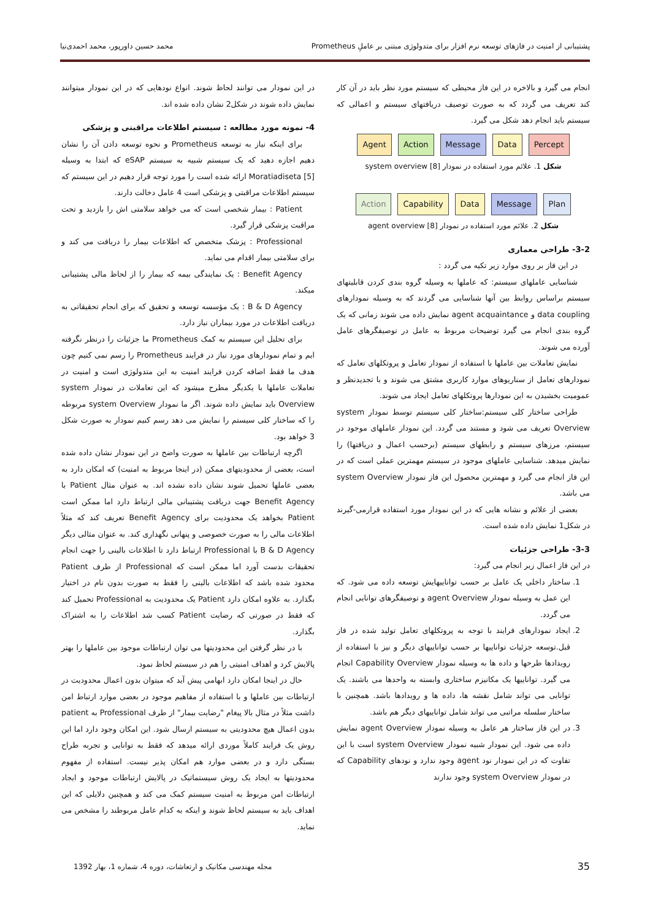پشتیبانی از امنیت در فازهای توسعه نرم افزار برای متدولوژی مبتنی بر عاملِ Prometheus
محمد حسین داورپور، محمد احمدی‌نیا
انجام می گیرد و بالاخره در این فاز محیطی که سیستم مورد نظر باید در آن کار کند تعریف می گردد که به صورت توصیف دریافتهای سیستم و اعمالی که سیستم باید انجام دهد شکل می گیرد.
Agent Action Message Data Percept
شکل 1. علائم مورد استفاده در نمودار system overview [8]
Action Capability Data Message Plan
شکل 2. علائم مورد استفاده در نمودار agent overview [8]
3-2- طراحی معماری
در این فاز بر روی موارد زیر تکیه می گردد :
شناسایی عاملهای سیستم: که عاملها به وسیله گروه بندی کردن قابلیتهای سیستم براساس روابط بین آنها شناسایی می گردند که به وسیله نمودارهای data coupling و agent acquaintance نمایش داده می شوند زمانی که یک گروه بندی انجام می گیرد توضیحات مربوط به عامل در توصیفگرهای عامل آورده می شوند.
نمایش تعاملات بین عاملها با استفاده از نمودار تعامل و پروتکلهای تعامل که نمودارهای تعامل از سناریوهای موارد کاربری مشتق می شوند و با تجدیدنظر و عمومیت بخشیدن به این نمودارها پروتکلهای تعامل ایجاد می شوند.
طراحی ساختار کلی سیستم:ساختار کلی سیستم توسط نمودار system Overview تعریف می شود و مستند می گردد. این نمودار عاملهای موجود در سیستم، مرزهای سیستم و رابطهای سیستم (برحسب اعمال و دریافتها) را نمایش میدهد. شناسایی عاملهای موجود در سیستم مهمترین عملی است که در این فاز انجام می گیرد و مهمترین محصول این فاز نمودار system Overview می باشد.
بعضی از علائم و نشانه هایی که در این نمودار مورد استفاده قرارمی-گیرند در شکل1 نمایش داده شده است.
3-3- طراحی جزئیات
در این فاز اعمال زیر انجام می گیرد:
1. ساختار داخلی یک عامل بر حسب تواناییهایش توسعه داده می شود. که این عمل به وسیله نمودار agent Overview و توصیفگرهای توانایی انجام می گردد.
2. ایجاد نمودارهای فرایند با توجه به پروتکلهای تعامل تولید شده در فاز قبل.توسعه جزئیات تواناییها بر حسب تواناییهای دیگر و نیز با استفاده از رویدادها طرحها و داده ها به وسیله نمودار Capability Overview انجام می گیرد. تواناییها یک مکانیزم ساختاری وابسته به واحدها می باشند. یک توانایی می تواند شامل نقشه ها، داده ها و رویدادها باشد. همچنین با ساختار سلسله مراتبی می تواند شامل تواناییهای دیگر هم باشد.
3. در این فاز ساختار هر عامل به وسیله نمودار agent Overview نمایش داده می شود. این نمودار شبیه نمودار system Overview است با این تفاوت که در این نمودار نود agent وجود ندارد و نودهای Capability که در نمودار system Overview وجود ندارند
در این نمودار می توانند لحاظ شوند. انواع نودهایی که در این نمودار میتوانند نمایش داده شوند در شکل2 نشان داده شده اند.
4- نمونه مورد مطالعه : سیستم اطلاعات مراقبتی و پزشکی
برای اینکه نیاز به توسعه Prometheus و نحوه توسعه دادن آن را نشان دهیم اجازه دهید که یک سیستم شبیه به سیستم eSAP که ابتدا به وسیله Moratiadiseta [5] ارائه شده است را مورد توجه قرار دهیم در این سیستم که سیستم اطلاعات مراقبتی و پزشکی است 4 عامل دخالت دارند.
Patient : بیمار شخصی است که می خواهد سلامتی اش را بازدید و تحت مراقبت پزشکی قرار گیرد.
Professional : پزشک متخصص که اطلاعات بیمار را دریافت می کند و برای سلامتی بیمار اقدام می نماید.
Benefit Agency : یک نمایندگی بیمه که بیمار را از لحاظ مالی پشتیبانی میکند.
B & D Agency : یک مؤسسه توسعه و تحقیق که برای انجام تحقیقاتی به دریافت اطلاعات در مورد بیماران نیاز دارد.
برای تحلیل این سیستم به کمک Prometheus ما جزئیات را درنظر نگرفته ایم و تمام نمودارهای مورد نیاز در فرایند Prometheus را رسم نمی کنیم چون هدف ما فقط اضافه کردن فرایند امنیت به این متدولوژی است و امنیت در تعاملات عاملها با یکدیگر مطرح میشود که این تعاملات در نمودار system Overview باید نمایش داده شوند. اگر ما نمودار system Overview مربوطه را که ساختار کلی سیستم را نمایش می دهد رسم کنیم نمودار به صورت شکل 3 خواهد بود.
اگرچه ارتباطات بین عاملها به صورت واضح در این نمودار نشان داده شده است، بعضی از محدودیتهای ممکن (در اینجا مربوط به امنیت) که امکان دارد به بعضی عاملها تحمیل شوند نشان داده نشده اند. به عنوان مثال Patient با Benefit Agency جهت دریافت پشتیبانی مالی ارتباط دارد اما ممکن است Patient بخواهد یک محدودیت برای Benefit Agency تعریف کند که مثلاً اطلاعات مالی را به صورت خصوصی و پنهانی نگهداری کند. به عنوان مثالی دیگر B & D Agency با Professional ارتباط دارد تا اطلاعات بالینی را جهت انجام تحقیقات بدست آورد اما ممکن است که Professional از طرف Patient محدود شده باشد که اطلاعات بالینی را فقط به صورت بدون نام در اختیار بگذارد. به علاوه امکان دارد Patient یک محدودیت به Professional تحمیل کند که فقط در صورتی که رضایت Patient کسب شد اطلاعات را به اشتراک بگذارد.
با در نظر گرفتن این محدودیتها می توان ارتباطات موجود بین عاملها را بهتر پالایش کرد و اهداف امنیتی را هم در سیستم لحاظ نمود.
حال در اینجا امکان دارد ابهامی پیش آید که میتوان بدون اعمال محدودیت در ارتباطات بین عاملها و با استفاده از مفاهیم موجود در بعضی موارد ارتباط امن داشت مثلاً در مثال بالا پیغام "رضایت بیمار" از طرف Professional به patient بدون اعمال هیچ محدودیتی به سیستم ارسال شود. این امکان وجود دارد اما این روش یک فرایند کاملاً موردی ارائه میدهد که فقط به توانایی و تجربه طراح بستگی دارد و در بعضی موارد هم امکان پذیر نیست. استفاده از مفهوم محدودیتها به ایجاد یک روش سیستماتیک در پالایش ارتباطات موجود و ایجاد ارتباطات امن مربوط به امنیت سیستم کمک می کند و همچنین دلایلی که این اهداف باید به سیستم لحاظ شوند و اینکه به کدام عامل مربوطند را مشخص می نماید.
35
مجله مهندسی مکانیک و ارتعاشات، دوره 4، شماره 1، بهار 1392